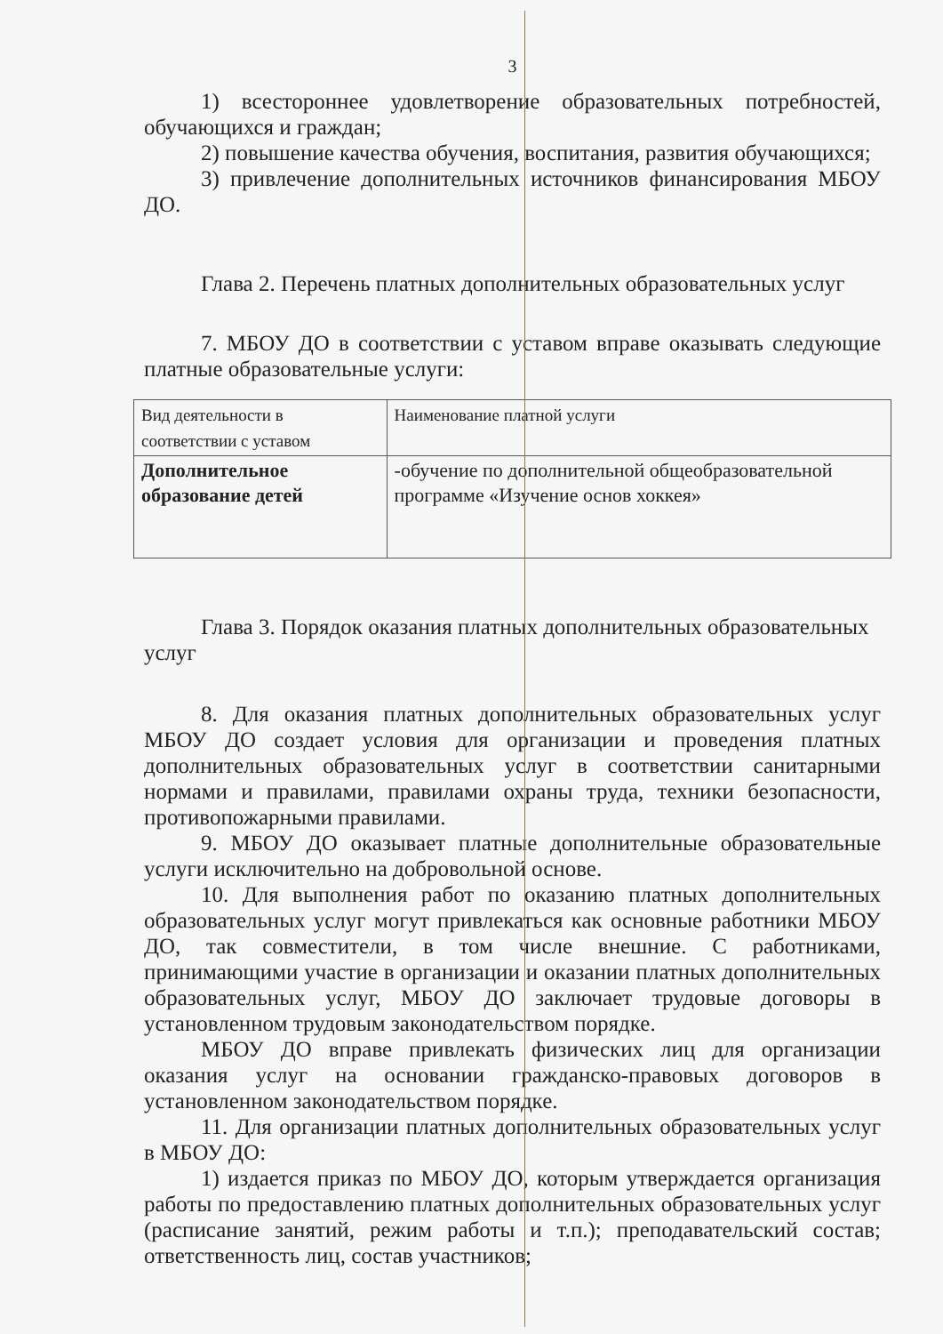3
1) всестороннее удовлетворение образовательных потребностей, обучающихся и граждан;
2) повышение качества обучения, воспитания, развития обучающихся;
3) привлечение дополнительных источников финансирования МБОУ ДО.
Глава 2. Перечень платных дополнительных образовательных услуг
7. МБОУ ДО в соответствии с уставом вправе оказывать следующие платные образовательные услуги:
| Вид деятельности в соответствии с уставом | Наименование платной услуги |
| --- | --- |
| Дополнительное образование детей | -обучение по дополнительной общеобразовательной программе «Изучение основ хоккея» |
Глава 3. Порядок оказания платных дополнительных образовательных услуг
8. Для оказания платных дополнительных образовательных услуг МБОУ ДО создает условия для организации и проведения платных дополнительных образовательных услуг в соответствии санитарными нормами и правилами, правилами охраны труда, техники безопасности, противопожарными правилами.
9. МБОУ ДО оказывает платные дополнительные образовательные услуги исключительно на добровольной основе.
10. Для выполнения работ по оказанию платных дополнительных образовательных услуг могут привлекаться как основные работники МБОУ ДО, так совместители, в том числе внешние. С работниками, принимающими участие в организации и оказании платных дополнительных образовательных услуг, МБОУ ДО заключает трудовые договоры в установленном трудовым законодательством порядке.
МБОУ ДО вправе привлекать физических лиц для организации оказания услуг на основании гражданско-правовых договоров в установленном законодательством порядке.
11. Для организации платных дополнительных образовательных услуг в МБОУ ДО:
1) издается приказ по МБОУ ДО, которым утверждается организация работы по предоставлению платных дополнительных образовательных услуг (расписание занятий, режим работы и т.п.); преподавательский состав; ответственность лиц, состав участников;